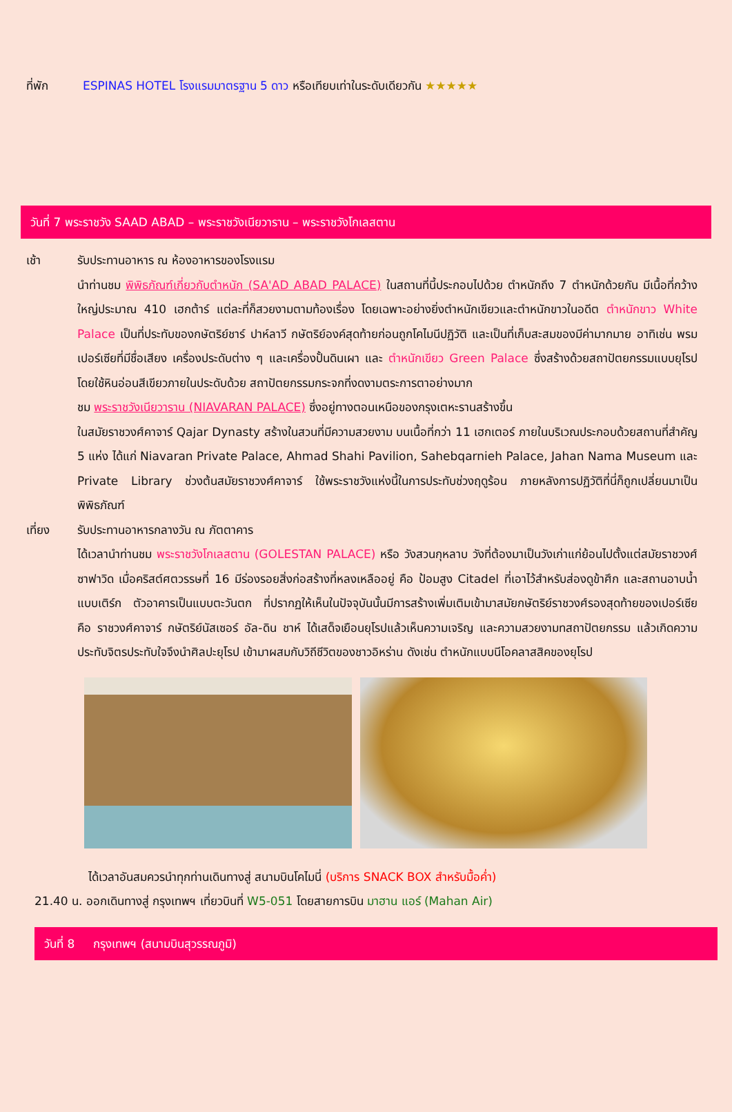ที่พัก ESPINAS HOTEL โรงแรมมาตรฐาน 5 ดาว หรือเทียบเท่าในระดับเดียวกัน ★★★★★
วันที่ 7 พระราชวัง SAAD ABAD – พระราชวังเนียวาราน – พระราชวังโกเลสตาน
เช้า รับประทานอาหาร ณ ห้องอาหารของโรงแรม
นำท่านชม พิพิธภัณฑ์เกี่ยวกับตำหนัก (SA'AD ABAD PALACE) ในสถานที่นี้ประกอบไปด้วย ตำหนักถึง 7 ตำหนักด้วยกัน มีเนื้อที่กว้างใหญ่ประมาณ 410 เฮกต้าร์ แต่ละที่ก็สวยงามตามท้องเรื่อง โดยเฉพาะอย่างยิ่งตำหนักเขียวและตำหนักขาวในอดีต ตำหนักขาว White Palace เป็นที่ประทับของกษัตริย์ชาร์ ปาห์ลาวี กษัตริย์องค์สุดท้ายก่อนถูกโคไมนีปฏิวัติ และเป็นที่เก็บสะสมของมีค่ามากมาย อาทิเช่น พรมเปอร์เซียที่มีชื่อเสียง เครื่องประดับต่าง ๆ และเครื่องปั้นดินเผา และ ตำหนักเขียว Green Palace ซึ่งสร้างด้วยสถาปัตยกรรมแบบยุโรป โดยใช้หินอ่อนสีเขียวภายในประดับด้วย สถาปัตยกรรมกระจกที่งดงามตระการตาอย่างมาก
ชม พระราชวังเนียวาราน (NIAVARAN PALACE) ซึ่งอยู่ทางตอนเหนือของกรุงเตหะรานสร้างขึ้น
ในสมัยราชวงศ์คาจาร์ Qajar Dynasty สร้างในสวนที่มีความสวยงาม บนเนื้อที่กว่า 11 เฮกเตอร์ ภายในบริเวณประกอบด้วยสถานที่สำคัญ 5 แห่ง ได้แก่ Niavaran Private Palace, Ahmad Shahi Pavilion, Sahebqarnieh Palace, Jahan Nama Museum และ Private Library ช่วงต้นสมัยราชวงศ์คาจาร์ ใช้พระราชวังแห่งนี้ในการประทับช่วงฤดูร้อน ภายหลังการปฏิวัติที่นี่ก็ถูกเปลี่ยนมาเป็นพิพิธภัณฑ์
เที่ยง รับประทานอาหารกลางวัน ณ ภัตตาคาร
ได้เวลานำท่านชม พระราชวังโกเลสตาน (GOLESTAN PALACE) หรือ วังสวนกุหลาบ วังที่ต้องมาเป็นวังเก่าแก่ย้อนไปตั้งแต่สมัยราชวงศ์ซาฟาวิด เมื่อคริสต์ศตวรรษที่ 16 มีร่องรอยสิ่งก่อสร้างที่หลงเหลืออยู่ คือ ป้อมสูง Citadel ที่เอาไว้สำหรับส่องดูข้าศึก และสถานอาบน้ำแบบเติร์ก ตัวอาคารเป็นแบบตะวันตก ที่ปรากฏให้เห็นในปัจจุบันนั้นมีการสร้างเพิ่มเติมเข้ามาสมัยกษัตริย์ราชวงศ์รองสุดท้ายของเปอร์เซีย คือ ราชวงศ์คาจาร์ กษัตริย์นัสเซอร์ อัล-ดิน ชาห์ ได้เสด็จเยือนยุโรปแล้วเห็นความเจริญ และความสวยงามทสถาปัตยกรรม แล้วเกิดความประทับจิตรประทับใจจึงนำศิลปะยุโรป เข้ามาผสมกับวิถีชีวิตของชาวอิหร่าน ดังเช่น ตำหนักแบบนีโอคลาสสิคของยุโรป
ได้เวลาอันสมควรนำทุกท่านเดินทางสู่ สนามบินโคไมนี่ (บริการ SNACK BOX สำหรับมื้อค่ำ)
21.40 น. ออกเดินทางสู่ กรุงเทพฯ เที่ยวบินที่ W5-051 โดยสายการบิน มาฮาน แอร์ (Mahan Air)
วันที่ 8 กรุงเทพฯ (สนามบินสุวรรณภูมิ)